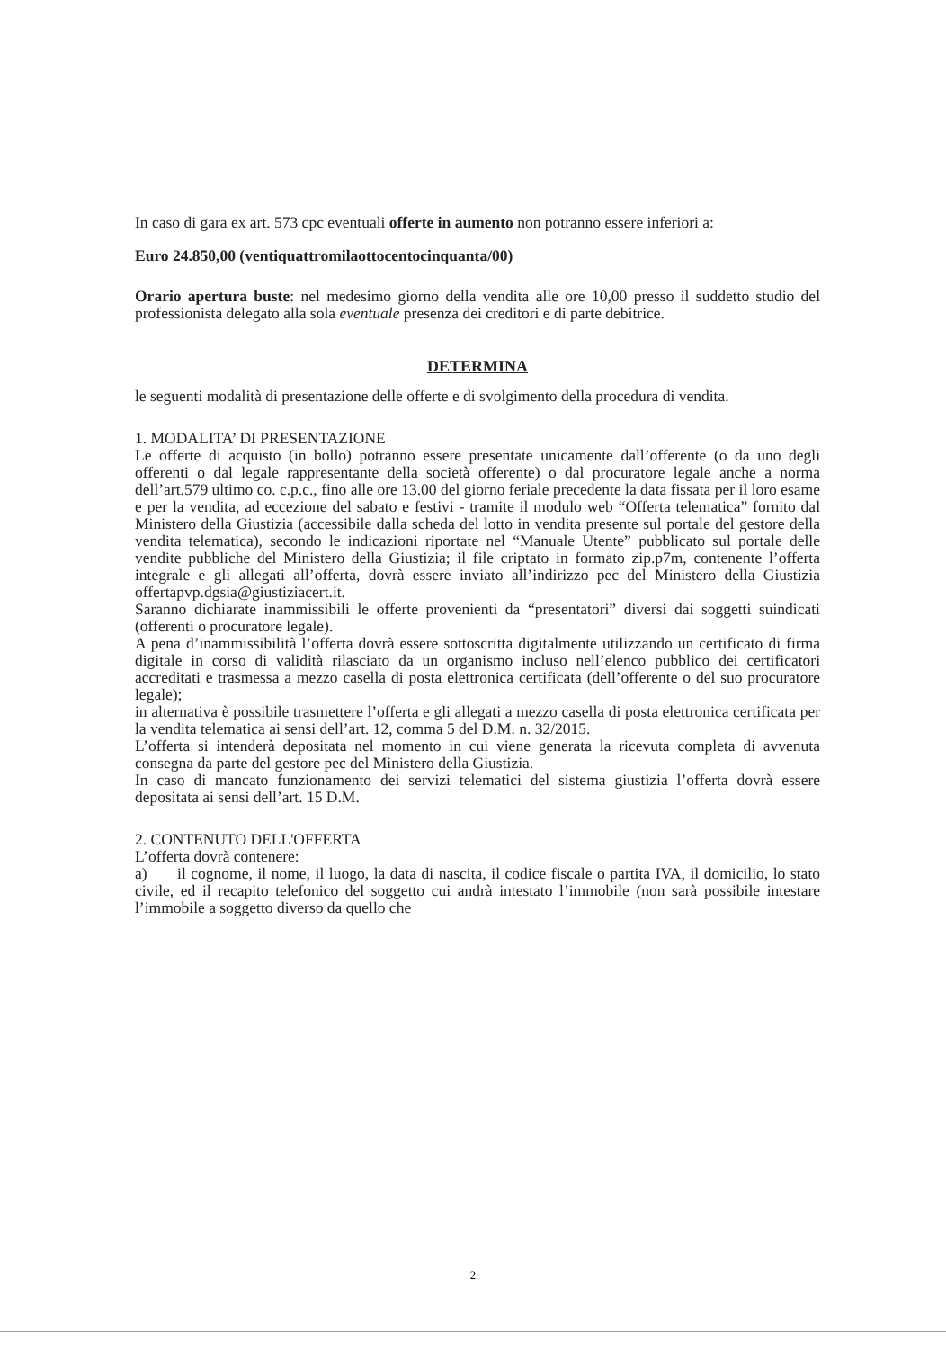In caso di gara ex art. 573 cpc eventuali offerte in aumento non potranno essere inferiori a:
Euro 24.850,00 (ventiquattromilaottocentocinquanta/00)
Orario apertura buste: nel medesimo giorno della vendita alle ore 10,00 presso il suddetto studio del professionista delegato alla sola eventuale presenza dei creditori e di parte debitrice.
DETERMINA
le seguenti modalità di presentazione delle offerte e di svolgimento della procedura di vendita.
1. MODALITA’ DI PRESENTAZIONE
Le offerte di acquisto (in bollo) potranno essere presentate unicamente dall’offerente (o da uno degli offerenti o dal legale rappresentante della società offerente) o dal procuratore legale anche a norma dell’art.579 ultimo co. c.p.c., fino alle ore 13.00 del giorno feriale precedente la data fissata per il loro esame e per la vendita, ad eccezione del sabato e festivi - tramite il modulo web “Offerta telematica” fornito dal Ministero della Giustizia (accessibile dalla scheda del lotto in vendita presente sul portale del gestore della vendita telematica), secondo le indicazioni riportate nel “Manuale Utente” pubblicato sul portale delle vendite pubbliche del Ministero della Giustizia; il file criptato in formato zip.p7m, contenente l’offerta integrale e gli allegati all’offerta, dovrà essere inviato all’indirizzo pec del Ministero della Giustizia offertapvp.dgsia@giustiziacert.it.
Saranno dichiarate inammissibili le offerte provenienti da “presentatori” diversi dai soggetti suindicati (offerenti o procuratore legale).
A pena d’inammissibilità l’offerta dovrà essere sottoscritta digitalmente utilizzando un certificato di firma digitale in corso di validità rilasciato da un organismo incluso nell’elenco pubblico dei certificatori accreditati e trasmessa a mezzo casella di posta elettronica certificata (dell’offerente o del suo procuratore legale);
in alternativa è possibile trasmettere l’offerta e gli allegati a mezzo casella di posta elettronica certificata per la vendita telematica ai sensi dell’art. 12, comma 5 del D.M. n. 32/2015.
L’offerta si intenderà depositata nel momento in cui viene generata la ricevuta completa di avvenuta consegna da parte del gestore pec del Ministero della Giustizia.
In caso di mancato funzionamento dei servizi telematici del sistema giustizia l’offerta dovrà essere depositata ai sensi dell’art. 15 D.M.
2. CONTENUTO DELL'OFFERTA
L’offerta dovrà contenere:
a) il cognome, il nome, il luogo, la data di nascita, il codice fiscale o partita IVA, il domicilio, lo stato civile, ed il recapito telefonico del soggetto cui andrà intestato l’immobile (non sarà possibile intestare l’immobile a soggetto diverso da quello che
2